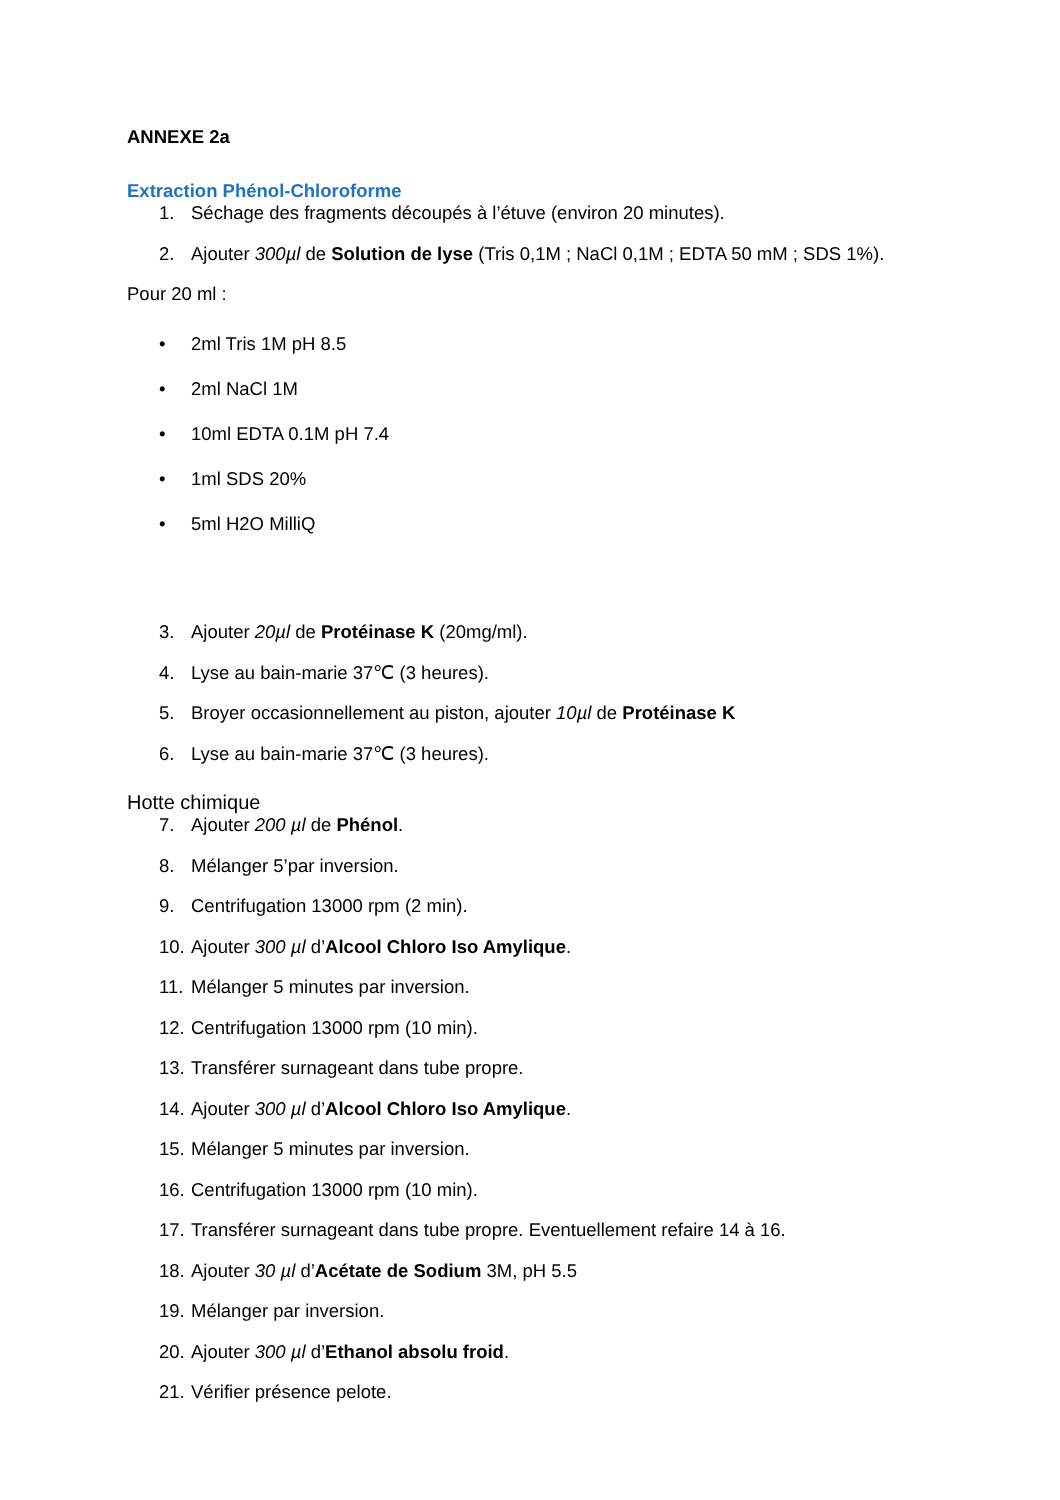ANNEXE 2a
Extraction Phénol-Chloroforme
1. Séchage des fragments découpés à l’étuve (environ 20 minutes).
2. Ajouter 300µl de Solution de lyse (Tris 0,1M ; NaCl 0,1M ; EDTA 50 mM ; SDS 1%).
Pour 20 ml :
• 2ml Tris 1M pH 8.5
• 2ml NaCl 1M
• 10ml EDTA 0.1M pH 7.4
• 1ml SDS 20%
• 5ml H2O MilliQ
3. Ajouter 20µl de Protéinase K (20mg/ml).
4. Lyse au bain-marie 37℃ (3 heures).
5. Broyer occasionnellement au piston, ajouter 10µl de Protéinase K
6. Lyse au bain-marie 37℃ (3 heures).
Hotte chimique
7. Ajouter 200 µl de Phénol.
8. Mélanger 5’par inversion.
9. Centrifugation 13000 rpm (2 min).
10. Ajouter 300 µl d’Alcool Chloro Iso Amylique.
11. Mélanger 5 minutes par inversion.
12. Centrifugation 13000 rpm (10 min).
13. Transférer surnageant dans tube propre.
14. Ajouter 300 µl d’Alcool Chloro Iso Amylique.
15. Mélanger 5 minutes par inversion.
16. Centrifugation 13000 rpm (10 min).
17. Transférer surnageant dans tube propre. Eventuellement refaire 14 à 16.
18. Ajouter 30 µl d’Acétate de Sodium 3M, pH 5.5
19. Mélanger par inversion.
20. Ajouter 300 µl d’Ethanol absolu froid.
21. Vérifier présence pelote.